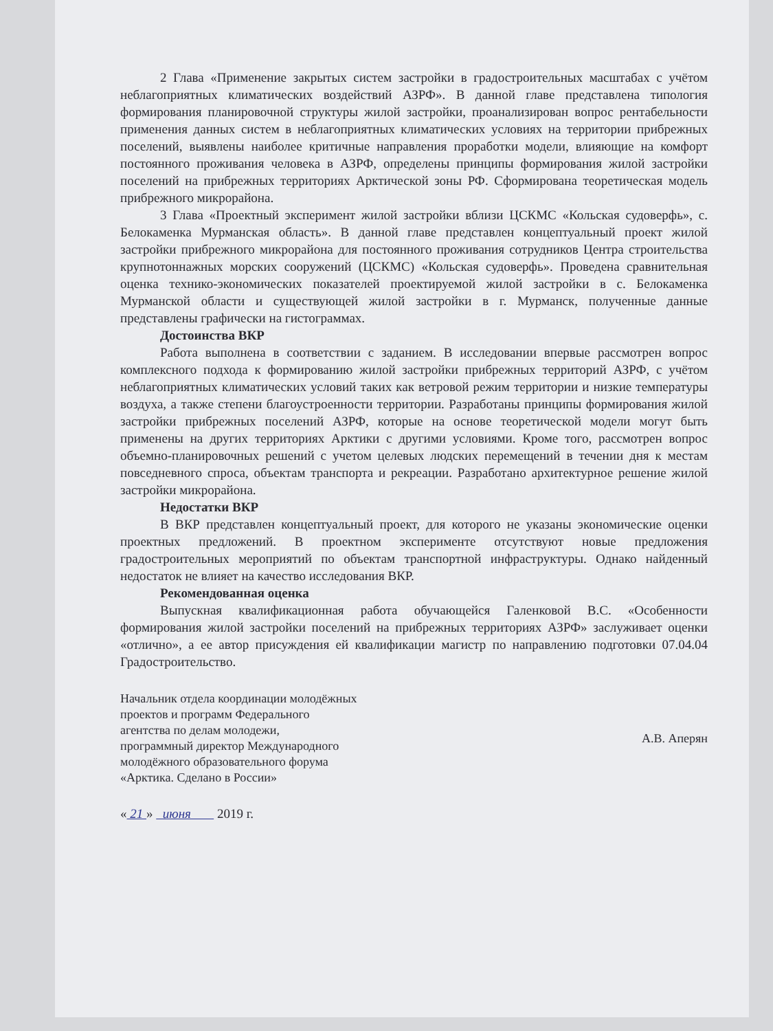2 Глава «Применение закрытых систем застройки в градостроительных масштабах с учётом неблагоприятных климатических воздействий АЗРФ». В данной главе представлена типология формирования планировочной структуры жилой застройки, проанализирован вопрос рентабельности применения данных систем в неблагоприятных климатических условиях на территории прибрежных поселений, выявлены наиболее критичные направления проработки модели, влияющие на комфорт постоянного проживания человека в АЗРФ, определены принципы формирования жилой застройки поселений на прибрежных территориях Арктической зоны РФ. Сформирована теоретическая модель прибрежного микрорайона.
3 Глава «Проектный эксперимент жилой застройки вблизи ЦСКМС «Кольская судоверфь», с. Белокаменка Мурманская область». В данной главе представлен концептуальный проект жилой застройки прибрежного микрорайона для постоянного проживания сотрудников Центра строительства крупнотоннажных морских сооружений (ЦСКМС) «Кольская судоверфь». Проведена сравнительная оценка технико-экономических показателей проектируемой жилой застройки в с. Белокаменка Мурманской области и существующей жилой застройки в г. Мурманск, полученные данные представлены графически на гистограммах.
Достоинства ВКР
Работа выполнена в соответствии с заданием. В исследовании впервые рассмотрен вопрос комплексного подхода к формированию жилой застройки прибрежных территорий АЗРФ, с учётом неблагоприятных климатических условий таких как ветровой режим территории и низкие температуры воздуха, а также степени благоустроенности территории. Разработаны принципы формирования жилой застройки прибрежных поселений АЗРФ, которые на основе теоретической модели могут быть применены на других территориях Арктики с другими условиями. Кроме того, рассмотрен вопрос объемно-планировочных решений с учетом целевых людских перемещений в течении дня к местам повседневного спроса, объектам транспорта и рекреации. Разработано архитектурное решение жилой застройки микрорайона.
Недостатки ВКР
В ВКР представлен концептуальный проект, для которого не указаны экономические оценки проектных предложений. В проектном эксперименте отсутствуют новые предложения градостроительных мероприятий по объектам транспортной инфраструктуры. Однако найденный недостаток не влияет на качество исследования ВКР.
Рекомендованная оценка
Выпускная квалификационная работа обучающейся Галенковой В.С. «Особенности формирования жилой застройки поселений на прибрежных территориях АЗРФ» заслуживает оценки «отлично», а ее автор присуждения ей квалификации магистр по направлению подготовки 07.04.04 Градостроительство.
Начальник отдела координации молодёжных
проектов и программ Федерального
агентства по делам молодежи,
программный директор Международного
молодёжного образовательного форума
«Арктика. Сделано в России»
А.В. Аперян
« 21 » июня 2019 г.